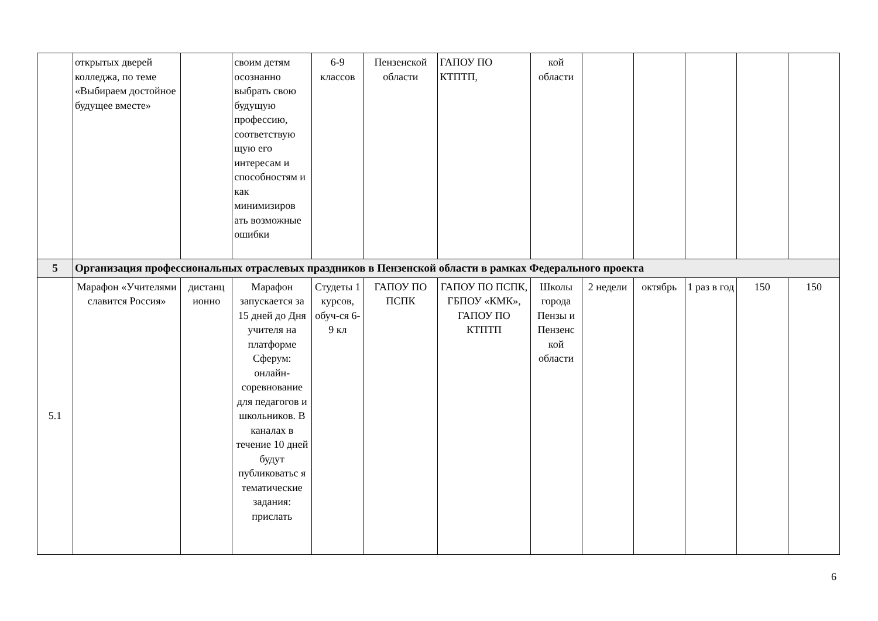| | открытых дверей колледжа, по теме «Выбираем достойное будущее вместе» | | своим детям осознанно выбрать свою будущую профессию, соответствую щую его интересам и способностям и как минимизиров ать возможные ошибки | 6-9 классов | Пензенской области | ГАПОУ ПО КТПТП, | кой области | | | | | |
| 5 | Организация профессиональных отраслевых праздников в Пензенской области в рамках Федерального проекта | | | | | | | | | | | |
| 5.1 | Марафон «Учителями славится Россия» | дистанц ионно | Марафон запускается за 15 дней до Дня учителя на платформе Сферум: онлайн-соревнование для педагогов и школьников. В каналах в течение 10 дней будут публиковатьс я тематические задания: прислать | Студеты 1 курсов, обуч-ся 6-9 кл | ГАПОУ ПО ПСПК | ГАПОУ ПО ПСПК, ГБПОУ «КМК», ГАПОУ ПО КТПТП | Школы города Пензы и Пензенс кой области | 2 недели | октябрь | 1 раз в год | 150 | 150 |
6